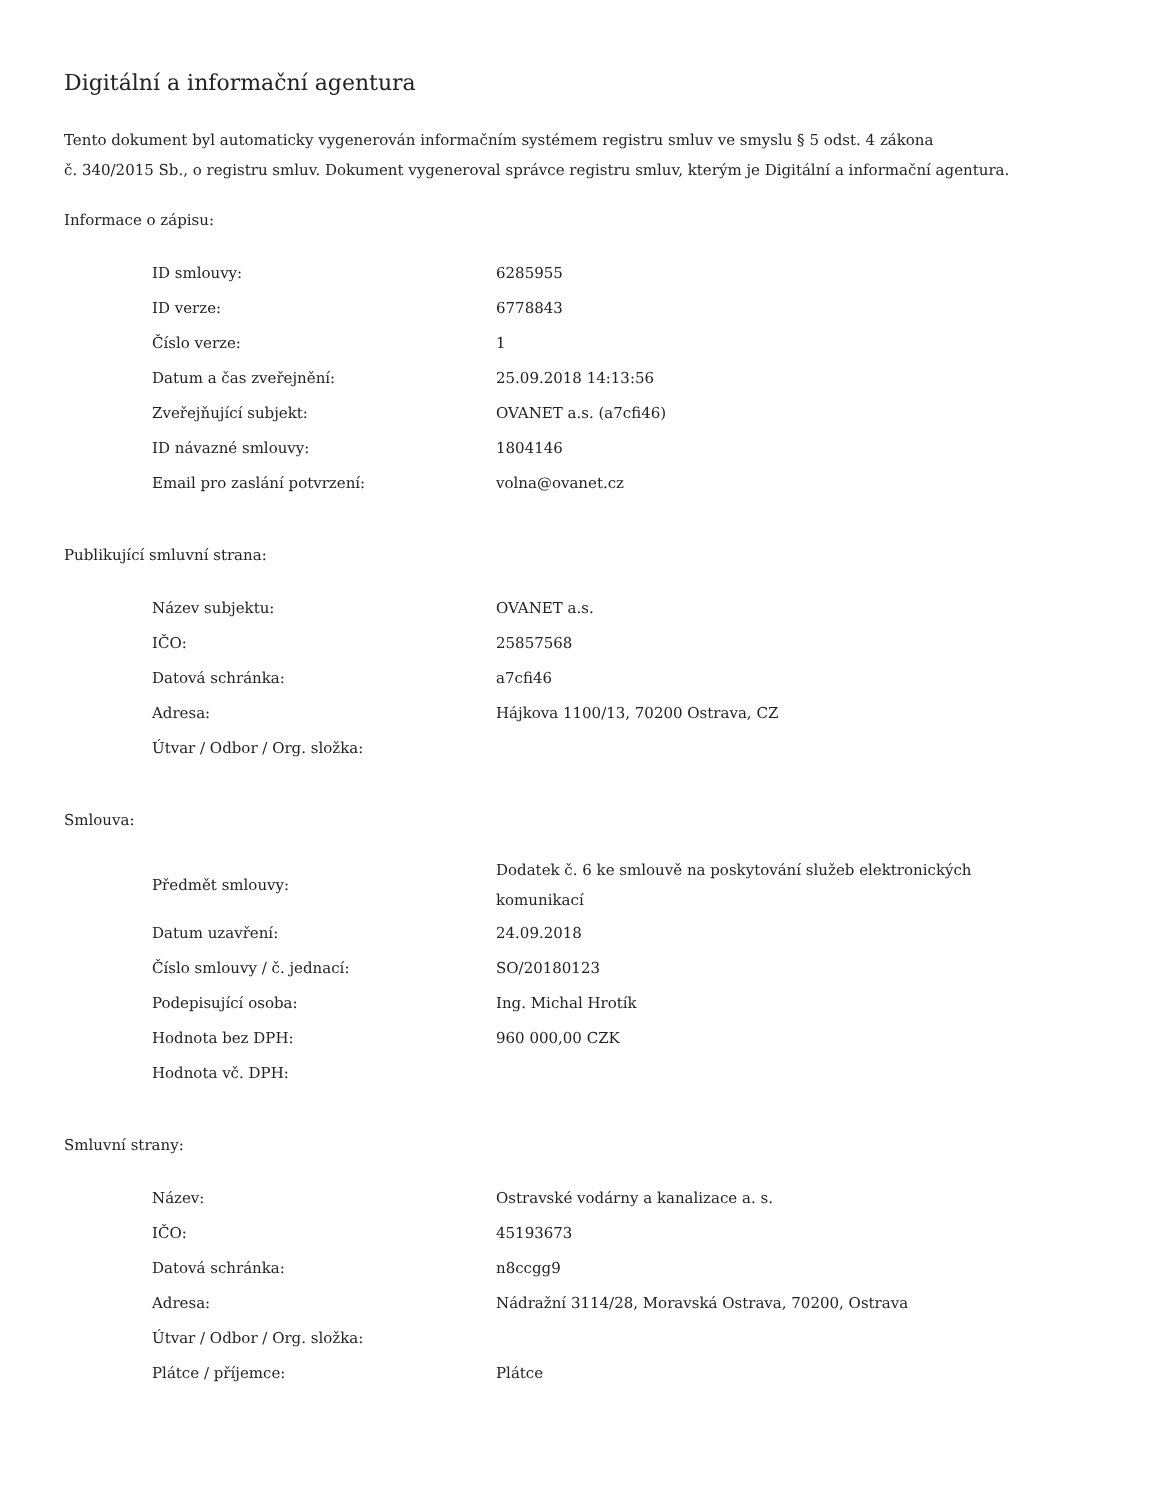Digitální a informační agentura
Tento dokument byl automaticky vygenerován informačním systémem registru smluv ve smyslu § 5 odst. 4 zákona
č. 340/2015 Sb., o registru smluv. Dokument vygeneroval správce registru smluv, kterým je Digitální a informační agentura.
Informace o zápisu:
| ID smlouvy: | 6285955 |
| ID verze: | 6778843 |
| Číslo verze: | 1 |
| Datum a čas zveřejnění: | 25.09.2018 14:13:56 |
| Zveřejňující subjekt: | OVANET a.s. (a7cfi46) |
| ID návazné smlouvy: | 1804146 |
| Email pro zaslání potvrzení: | volna@ovanet.cz |
Publikující smluvní strana:
| Název subjektu: | OVANET a.s. |
| IČO: | 25857568 |
| Datová schránka: | a7cfi46 |
| Adresa: | Hájkova 1100/13, 70200 Ostrava, CZ |
| Útvar / Odbor / Org. složka: | |
Smlouva:
| Předmět smlouvy: | Dodatek č. 6 ke smlouvě na poskytování služeb elektronických komunikací |
| Datum uzavření: | 24.09.2018 |
| Číslo smlouvy / č. jednací: | SO/20180123 |
| Podepisující osoba: | Ing. Michal Hrotík |
| Hodnota bez DPH: | 960 000,00 CZK |
| Hodnota vč. DPH: | |
Smluvní strany:
| Název: | Ostravské vodárny a kanalizace a. s. |
| IČO: | 45193673 |
| Datová schránka: | n8ccgg9 |
| Adresa: | Nádražní 3114/28, Moravská Ostrava, 70200, Ostrava |
| Útvar / Odbor / Org. složka: | |
| Plátce / příjemce: | Plátce |